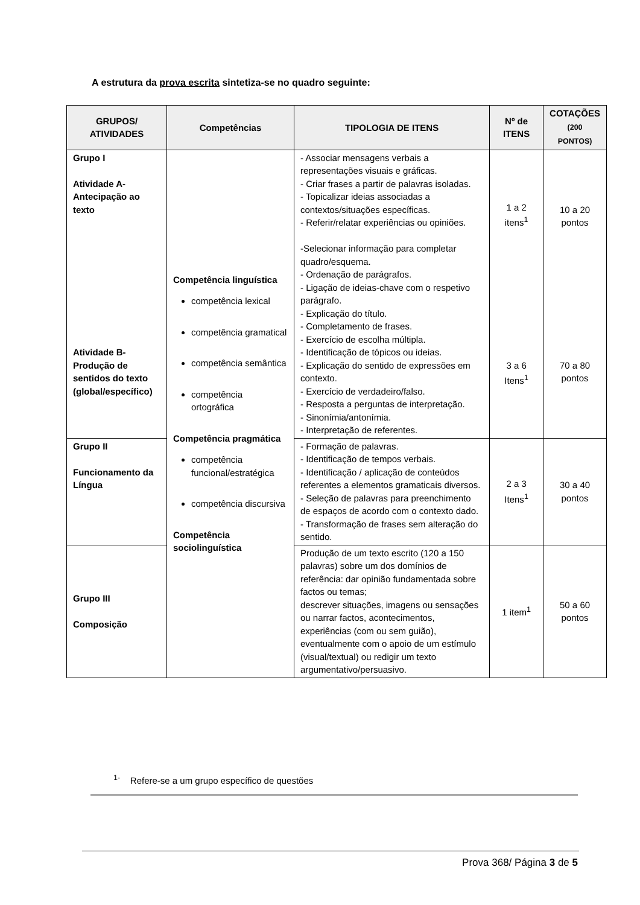A estrutura da prova escrita sintetiza-se no quadro seguinte:
| GRUPOS/ ATIVIDADES | Competências | TIPOLOGIA DE ITENS | Nº de ITENS | COTAÇÕES (200 PONTOS) |
| --- | --- | --- | --- | --- |
| Grupo I Atividade A- Antecipação ao texto Atividade B- Produção de sentidos do texto (global/específico) | Competência linguística competência lexical competência gramatical competência semântica competência ortográfica Competência pragmática competência funcional/estratégica competência discursiva Competência sociolinguística | - Associar mensagens verbais a representações visuais e gráficas. - Criar frases a partir de palavras isoladas. - Topicalizar ideias associadas a contextos/situações específicas. - Referir/relatar experiências ou opiniões. -Selecionar informação para completar quadro/esquema. - Ordenação de parágrafos. - Ligação de ideias-chave com o respetivo parágrafo. - Explicação do título. - Completamento de frases. - Exercício de escolha múltipla. - Identificação de tópicos ou ideias. - Explicação do sentido de expressões em contexto. - Exercício de verdadeiro/falso. - Resposta a perguntas de interpretação. - Sinonímia/antonímia. - Interpretação de referentes. | 1 a 2 itens<sup>1</sup> 3 a 6 Itens<sup>1</sup> | 10 a 20 pontos 70 a 80 pontos |
| Grupo II Funcionamento da Língua | | - Formação de palavras. - Identificação de tempos verbais. - Identificação / aplicação de conteúdos referentes a elementos gramaticais diversos. - Seleção de palavras para preenchimento de espaços de acordo com o contexto dado. - Transformação de frases sem alteração do sentido. | 2 a 3 Itens<sup>1</sup> | 30 a 40 pontos |
| Grupo III Composição | | Produção de um texto escrito (120 a 150 palavras) sobre um dos domínios de referência: dar opinião fundamentada sobre factos ou temas; descrever situações, imagens ou sensações ou narrar factos, acontecimentos, experiências (com ou sem guião), eventualmente com o apoio de um estímulo (visual/textual) ou redigir um texto argumentativo/persuasivo. | 1 item<sup>1</sup> | 50 a 60 pontos |
<sup>1-</sup> Refere-se a um grupo específico de questões
Prova 368/ Página 3 de 5